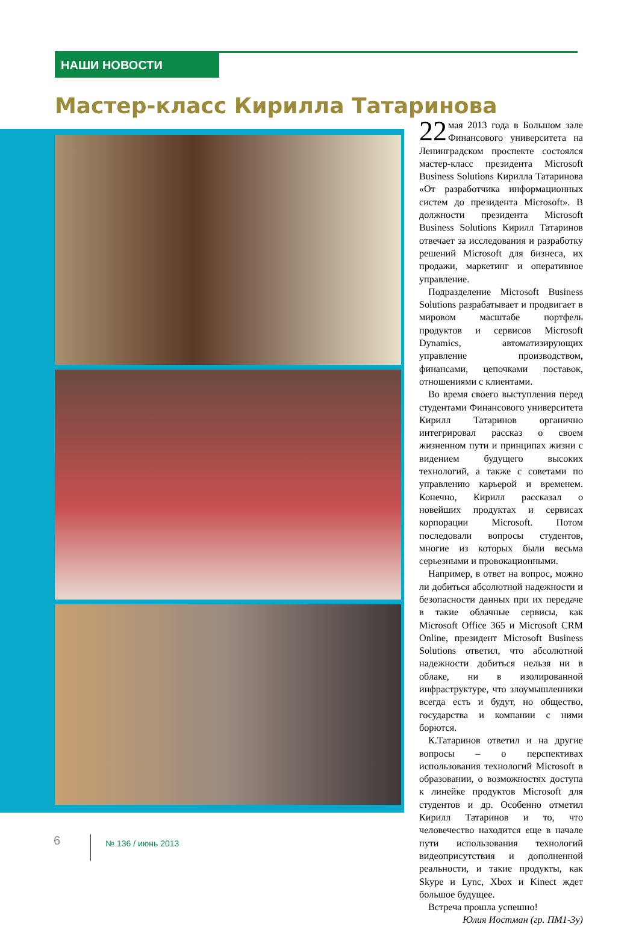НАШИ НОВОСТИ
Мастер-класс Кирилла Татаринова
22 мая 2013 года в Большом зале Финансового университета на Ленинградском проспекте состоялся мастер-класс президента Microsoft Business Solutions Кирилла Татаринова «От разработчика информационных систем до президента Microsoft». В должности президента Microsoft Business Solutions Кирилл Татаринов отвечает за исследования и разработку решений Microsoft для бизнеса, их продажи, маркетинг и оперативное управление.
Подразделение Microsoft Business Solutions разрабатывает и продвигает в мировом масштабе портфель продуктов и сервисов Microsoft Dynamics, автоматизирующих управление производством, финансами, цепочками поставок, отношениями с клиентами.
Во время своего выступления перед студентами Финансового университета Кирилл Татаринов органично интегрировал рассказ о своем жизненном пути и принципах жизни с видением будущего высоких технологий, а также с советами по управлению карьерой и временем. Конечно, Кирилл рассказал о новейших продуктах и сервисах корпорации Microsoft. Потом последовали вопросы студентов, многие из которых были весьма серьезными и провокационными.
Например, в ответ на вопрос, можно ли добиться абсолютной надежности и безопасности данных при их передаче в такие облачные сервисы, как Microsoft Office 365 и Microsoft CRM Online, президент Microsoft Business Solutions ответил, что абсолютной надежности добиться нельзя ни в облаке, ни в изолированной инфраструктуре, что злоумышленники всегда есть и будут, но общество, государства и компании с ними борются.
К.Татаринов ответил и на другие вопросы – о перспективах использования технологий Microsoft в образовании, о возможностях доступа к линейке продуктов Microsoft для студентов и др. Особенно отметил Кирилл Татаринов и то, что человечество находится еще в начале пути использования технологий видеоприсутствия и дополненной реальности, и такие продукты, как Skype и Lync, Xbox и Kinect ждет большое будущее.
Встреча прошла успешно!
Юлия Иостман (гр. ПМ1-3у)
6 № 136 / июнь 2013